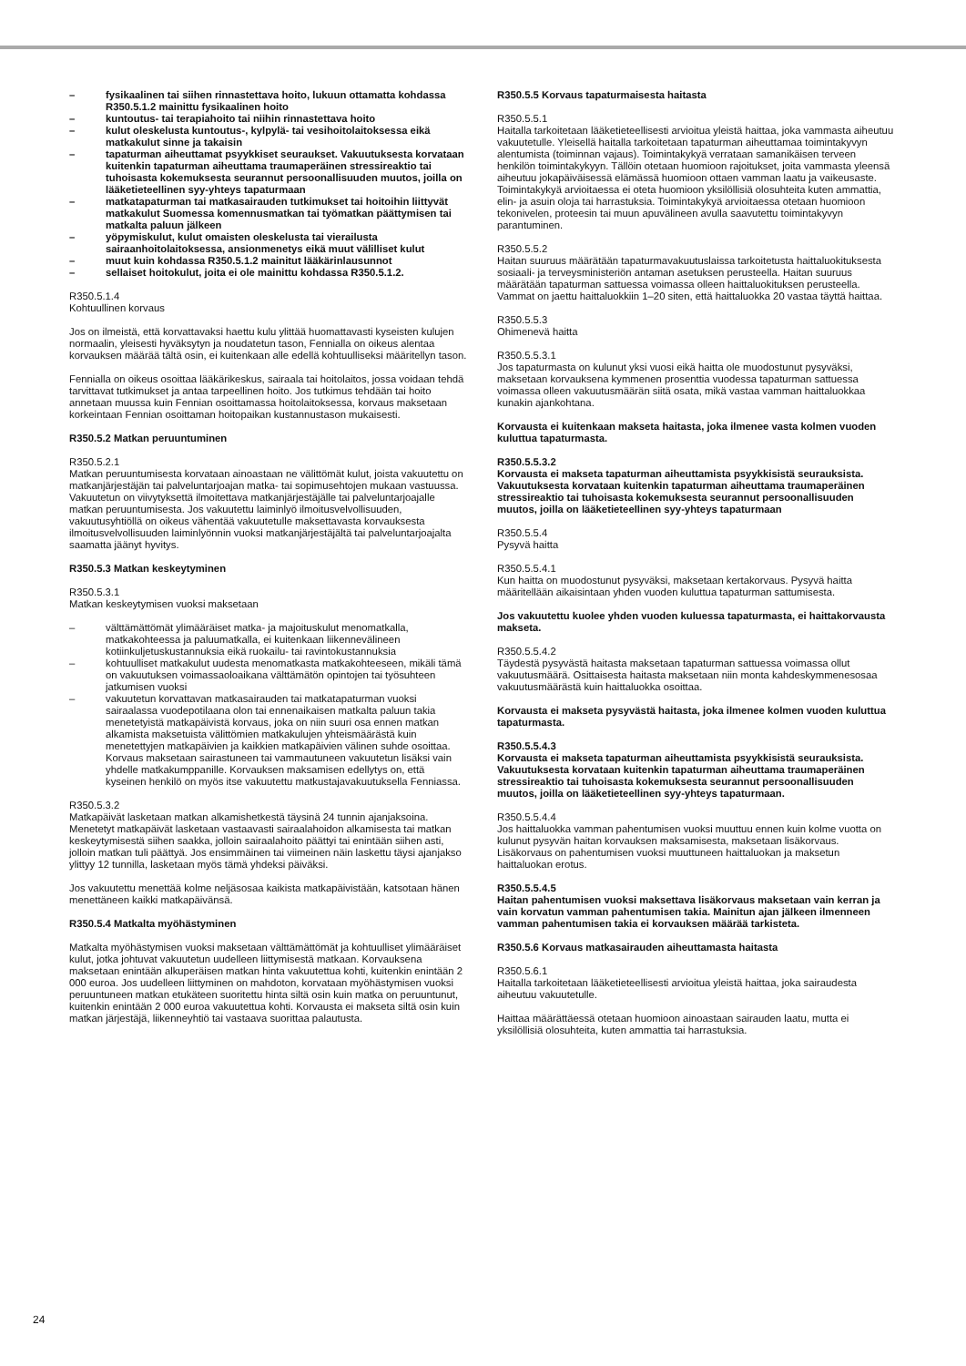– fysikaalinen tai siihen rinnastettava hoito, lukuun ottamatta kohdassa R350.5.1.2 mainittu fysikaalinen hoito
– kuntoutus- tai terapiahoito tai niihin rinnastettava hoito
– kulut oleskelusta kuntoutus-, kylpylä- tai vesihoitolaitoksessa eikä matkakulut sinne ja takaisin
– tapaturman aiheuttamat psyykkiset seuraukset. Vakuutuksesta korvataan kuitenkin tapaturman aiheuttama traumaperäinen stressireaktio tai tuhoisasta kokemuksesta seurannut persoonallisuuden muutos, joilla on lääketieteellinen syy-yhteys tapaturmaan
– matkatapaturman tai matkasairauden tutkimukset tai hoitoihin liittyvät matkakulut Suomessa komennusmatkan tai työmatkan päättymisen tai matkalta paluun jälkeen
– yöpymiskulut, kulut omaisten oleskelusta tai vierailusta sairaanhoitolaitoksessa, ansionmenetys eikä muut välilliset kulut
– muut kuin kohdassa R350.5.1.2 mainitut lääkärinlausunnot
– sellaiset hoitokulut, joita ei ole mainittu kohdassa R350.5.1.2.
R350.5.1.4
Kohtuullinen korvaus
Jos on ilmeistä, että korvattavaksi haettu kulu ylittää huomattavasti kyseisten kulujen normaalin, yleisesti hyväksytyn ja noudatetun tason, Fennialla on oikeus alentaa korvauksen määrää tältä osin, ei kuitenkaan alle edellä kohtuulliseksi määritellyn tason.
Fennialla on oikeus osoittaa lääkärikeskus, sairaala tai hoitolaitos, jossa voidaan tehdä tarvittavat tutkimukset ja antaa tarpeellinen hoito. Jos tutkimus tehdään tai hoito annetaan muussa kuin Fennian osoittamassa hoitolaitoksessa, korvaus maksetaan korkeintaan Fennian osoittaman hoitopaikan kustannustason mukaisesti.
R350.5.2 Matkan peruuntuminen
R350.5.2.1
Matkan peruuntumisesta korvataan ainoastaan ne välittömät kulut, joista vakuutettu on matkanjärjestäjän tai palveluntarjoajan matka- tai sopimusehtojen mukaan vastuussa. Vakuutetun on viivytyksettä ilmoitettava matkanjärjestäjälle tai palveluntarjoajalle matkan peruuntumisesta. Jos vakuutettu laiminlyö ilmoitusvelvollisuuden, vakuutusyhtiöllä on oikeus vähentää vakuutetulle maksettavasta korvauksesta ilmoitusvelvollisuuden laiminlyönnin vuoksi matkanjärjestäjältä tai palveluntarjoajalta saamatta jäänyt hyvitys.
R350.5.3 Matkan keskeytyminen
R350.5.3.1
Matkan keskeytymisen vuoksi maksetaan
– välttämättömät ylimääräiset matka- ja majoituskulut menomatkalla, matkakohteessa ja paluumatkalla, ei kuitenkaan liikennevälineen kotiinkuljetuskustannuksia eikä ruokailu- tai ravintokustannuksia
– kohtuulliset matkakulut uudesta menomatkasta matkakohteeseen, mikäli tämä on vakuutuksen voimassaoloaikana välttämätön opintojen tai työsuhteen jatkumisen vuoksi
– vakuutetun korvattavan matkasairauden tai matkatapaturman vuoksi sairaalassa vuodepotilaana olon tai ennenaikaisen matkalta paluun takia menetetyistä matkapäivistä korvaus, joka on niin suuri osa ennen matkan alkamista maksetuista välittömien matkakulujen yhteismäärästä kuin menetettyjen matkapäivien ja kaikkien matkapäivien välinen suhde osoittaa. Korvaus maksetaan sairastuneen tai vammautuneen vakuutetun lisäksi vain yhdelle matkakumppanille. Korvauksen maksamisen edellytys on, että kyseinen henkilö on myös itse vakuutettu matkustajavakuutuksella Fenniassa.
R350.5.3.2
Matkapäivät lasketaan matkan alkamishetkestä täysinä 24 tunnin ajanjaksoina. Menetetyt matkapäivät lasketaan vastaavasti sairaalahoidon alkamisesta tai matkan keskeytymisestä siihen saakka, jolloin sairaalahoito päättyi tai enintään siihen asti, jolloin matkan tuli päättyä. Jos ensimmäinen tai viimeinen näin laskettu täysi ajanjakso ylittyy 12 tunnilla, lasketaan myös tämä yhdeksi päiväksi.
Jos vakuutettu menettää kolme neljäsosaa kaikista matkapäivistään, katsotaan hänen menettäneen kaikki matkapäivänsä.
R350.5.4 Matkalta myöhästyminen
Matkalta myöhästymisen vuoksi maksetaan välttämättömät ja kohtuulliset ylimääräiset kulut, jotka johtuvat vakuutetun uudelleen liittymisestä matkaan. Korvauksena maksetaan enintään alkuperäisen matkan hinta vakuutettua kohti, kuitenkin enintään 2 000 euroa. Jos uudelleen liittyminen on mahdoton, korvataan myöhästymisen vuoksi peruuntuneen matkan etukäteen suoritettu hinta siltä osin kuin matka on peruuntunut, kuitenkin enintään 2 000 euroa vakuutettua kohti. Korvausta ei makseta siltä osin kuin matkan järjestäjä, liikenneyhtiö tai vastaava suorittaa palautusta.
R350.5.5 Korvaus tapaturmaisesta haitasta
R350.5.5.1
Haitalla tarkoitetaan lääketieteellisesti arvioitua yleistä haittaa, joka vammasta aiheutuu vakuutetulle. Yleisellä haitalla tarkoitetaan tapaturman aiheuttamaa toimintakyvyn alentumista (toiminnan vajaus). Toimintakykyä verrataan samanikäisen terveen henkilön toimintakykyyn. Tällöin otetaan huomioon rajoitukset, joita vammasta yleensä aiheutuu jokapäiväisessä elämässä huomioon ottaen vamman laatu ja vaikeusaste. Toimintakykyä arvioitaessa ei oteta huomioon yksilöllisiä olosuhteita kuten ammattia, elin- ja asuin oloja tai harrastuksia. Toimintakykyä arvioitaessa otetaan huomioon tekonivelen, proteesin tai muun apuvälineen avulla saavutettu toimintakyvyn parantuminen.
R350.5.5.2
Haitan suuruus määrätään tapaturmavakuutuslaissa tarkoitetusta haittaluokituksesta sosiaali- ja terveysministeriön antaman asetuksen perusteella. Haitan suuruus määrätään tapaturman sattuessa voimassa olleen haittaluokituksen perusteella. Vammat on jaettu haittaluokkiin 1–20 siten, että haittaluokka 20 vastaa täyttä haittaa.
R350.5.5.3
Ohimenevä haitta
R350.5.5.3.1
Jos tapaturmasta on kulunut yksi vuosi eikä haitta ole muodostunut pysyväksi, maksetaan korvauksena kymmenen prosenttia vuodessa tapaturman sattuessa voimassa olleen vakuutusmäärän siitä osata, mikä vastaa vamman haittaluokkaa kunakin ajankohtana.
Korvausta ei kuitenkaan makseta haitasta, joka ilmenee vasta kolmen vuoden kuluttua tapaturmasta.
R350.5.5.3.2
Korvausta ei makseta tapaturman aiheuttamista psyykkisistä seurauksista. Vakuutuksesta korvataan kuitenkin tapaturman aiheuttama traumaperäinen stressireaktio tai tuhoisasta kokemuksesta seurannut persoonallisuuden muutos, joilla on lääketieteellinen syy-yhteys tapaturmaan
R350.5.5.4
Pysyvä haitta
R350.5.5.4.1
Kun haitta on muodostunut pysyväksi, maksetaan kertakorvaus. Pysyvä haitta määritellään aikaisintaan yhden vuoden kuluttua tapaturman sattumisesta.
Jos vakuutettu kuolee yhden vuoden kuluessa tapaturmasta, ei haittakorvausta makseta.
R350.5.5.4.2
Täydestä pysyvästä haitasta maksetaan tapaturman sattuessa voimassa ollut vakuutusmäärä. Osittaisesta haitasta maksetaan niin monta kahdeskymmenesosaa vakuutusmäärästä kuin haittaluokka osoittaa.
Korvausta ei makseta pysyvästä haitasta, joka ilmenee kolmen vuoden kuluttua tapaturmasta.
R350.5.5.4.3
Korvausta ei makseta tapaturman aiheuttamista psyykkisistä seurauksista. Vakuutuksesta korvataan kuitenkin tapaturman aiheuttama traumaperäinen stressireaktio tai tuhoisasta kokemuksesta seurannut persoonallisuuden muutos, joilla on lääketieteellinen syy-yhteys tapaturmaan.
R350.5.5.4.4
Jos haittaluokka vamman pahentumisen vuoksi muuttuu ennen kuin kolme vuotta on kulunut pysyvän haitan korvauksen maksamisesta, maksetaan lisäkorvaus. Lisäkorvaus on pahentumisen vuoksi muuttuneen haittaluokan ja maksetun haittaluokan erotus.
R350.5.5.4.5
Haitan pahentumisen vuoksi maksettava lisäkorvaus maksetaan vain kerran ja vain korvatun vamman pahentumisen takia. Mainitun ajan jälkeen ilmenneen vamman pahentumisen takia ei korvauksen määrää tarkisteta.
R350.5.6 Korvaus matkasairauden aiheuttamasta haitasta
R350.5.6.1
Haitalla tarkoitetaan lääketieteellisesti arvioitua yleistä haittaa, joka sairaudesta aiheutuu vakuutetulle.
Haittaa määrättäessä otetaan huomioon ainoastaan sairauden laatu, mutta ei yksilöllisiä olosuhteita, kuten ammattia tai harrastuksia.
24